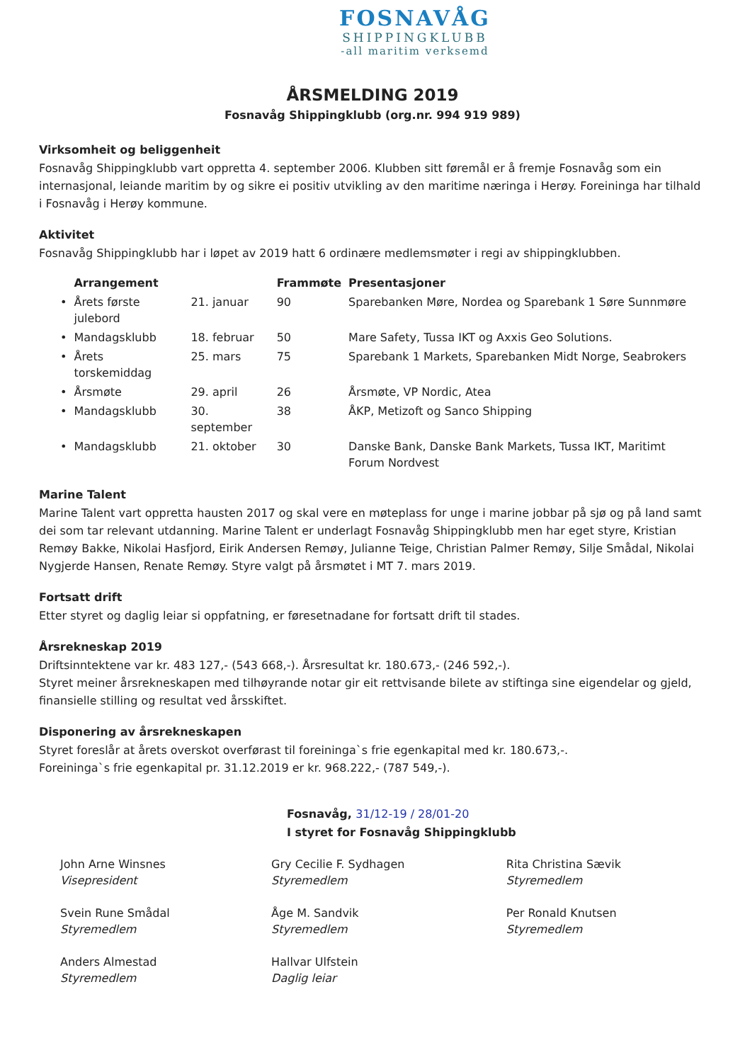FOSNAVÅG
SHIPPINGKLUBB
-all maritim verksemd
ÅRSMELDING 2019
Fosnavåg Shippingklubb (org.nr. 994 919 989)
Virksomheit og beliggenheit
Fosnavåg Shippingklubb vart oppretta 4. september 2006. Klubben sitt føremål er å fremje Fosnavåg som ein internasjonal, leiande maritim by og sikre ei positiv utvikling av den maritime næringa i Herøy. Foreininga har tilhald i Fosnavåg i Herøy kommune.
Aktivitet
Fosnavåg Shippingklubb har i løpet av 2019 hatt 6 ordinære medlemsmøter i regi av shippingklubben.
| | Arrangement | | Frammøte | Presentasjoner |
| --- | --- | --- | --- | --- |
| • | Årets første julebord | 21. januar | 90 | Sparebanken Møre, Nordea og Sparebank 1 Søre Sunnmøre |
| • | Mandagsklubb | 18. februar | 50 | Mare Safety, Tussa IKT og Axxis Geo Solutions. |
| • | Årets torskemiddag | 25. mars | 75 | Sparebank 1 Markets, Sparebanken Midt Norge, Seabrokers |
| • | Årsmøte | 29. april | 26 | Årsmøte, VP Nordic, Atea |
| • | Mandagsklubb | 30. september | 38 | ÅKP, Metizoft og Sanco Shipping |
| • | Mandagsklubb | 21. oktober | 30 | Danske Bank, Danske Bank Markets, Tussa IKT, Maritimt Forum Nordvest |
Marine Talent
Marine Talent vart oppretta hausten 2017 og skal vere en møteplass for unge i marine jobbar på sjø og på land samt dei som tar relevant utdanning. Marine Talent er underlagt Fosnavåg Shippingklubb men har eget styre, Kristian Remøy Bakke, Nikolai Hasfjord, Eirik Andersen Remøy, Julianne Teige, Christian Palmer Remøy, Silje Smådal, Nikolai Nygjerde Hansen, Renate Remøy. Styre valgt på årsmøtet i MT 7. mars 2019.
Fortsatt drift
Etter styret og daglig leiar si oppfatning, er føresetnadane for fortsatt drift til stades.
Årsrekneskap 2019
Driftsinntektene var kr. 483 127,- (543 668,-). Årsresultat kr. 180.673,- (246 592,-).
Styret meiner årsrekneskapen med tilhøyrande notar gir eit rettvisande bilete av stiftinga sine eigendelar og gjeld, finansielle stilling og resultat ved årsskiftet.
Disponering av årsrekneskapen
Styret foreslår at årets overskot overførast til foreininga`s frie egenkapital med kr. 180.673,-.
Foreininga`s frie egenkapital pr. 31.12.2019 er kr. 968.222,- (787 549,-).
Fosnavåg, 31/12-19 / 28/01-20
I styret for Fosnavåg Shippingklubb
John Arne Winsnes
Visepresident
Svein Rune Smådal
Styremedlem
Anders Almestad
Styremedlem
Gry Cecilie F. Sydhagen
Styremedlem
Åge M. Sandvik
Styremedlem
Hallvar Ulfstein
Daglig leiar
Rita Christina Sævik
Styremedlem
Per Ronald Knutsen
Styremedlem